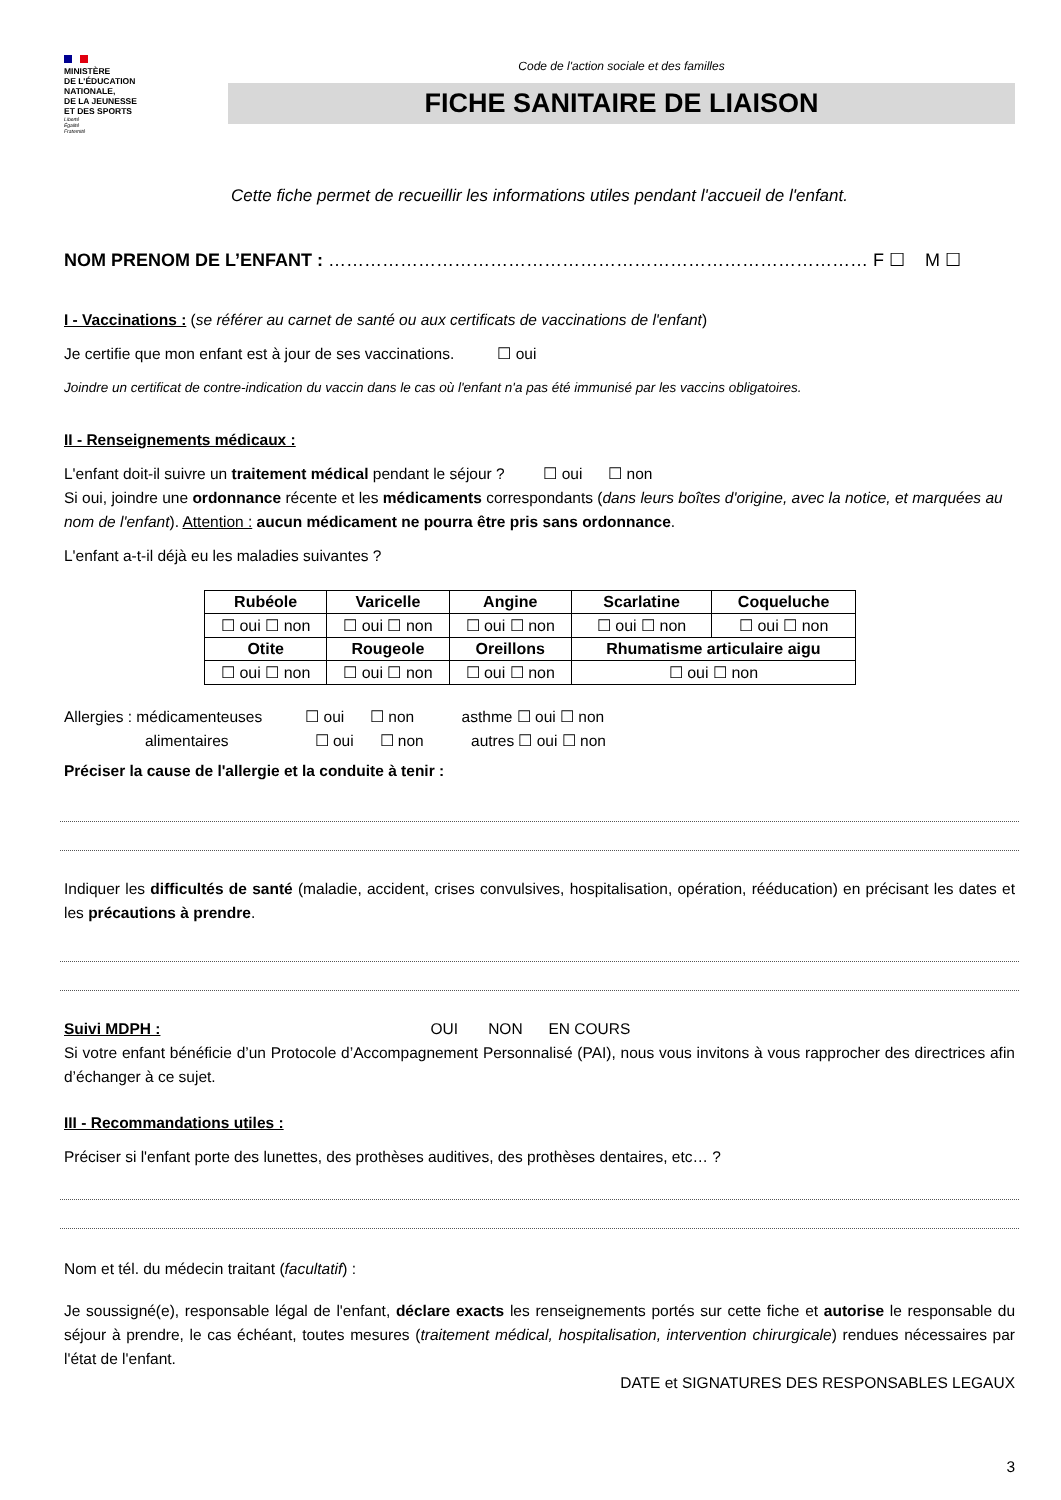MINISTÈRE
DE L'ÉDUCATION
NATIONALE,
DE LA JEUNESSE
ET DES SPORTS
Liberté
Égalité
Fraternité
Code de l'action sociale et des familles
FICHE SANITAIRE DE LIAISON
Cette fiche permet de recueillir les informations utiles pendant l'accueil de l'enfant.
NOM PRENOM DE L’ENFANT : ……………………………………………………………………………… F ☐ M ☐
I - Vaccinations : (se référer au carnet de santé ou aux certificats de vaccinations de l'enfant)
Je certifie que mon enfant est à jour de ses vaccinations. ☐ oui
Joindre un certificat de contre-indication du vaccin dans le cas où l'enfant n'a pas été immunisé par les vaccins obligatoires.
II - Renseignements médicaux :
L'enfant doit-il suivre un traitement médical pendant le séjour ? ☐ oui ☐ non
Si oui, joindre une ordonnance récente et les médicaments correspondants (dans leurs boîtes d'origine, avec la notice, et marquées au nom de l'enfant). Attention : aucun médicament ne pourra être pris sans ordonnance.
L'enfant a-t-il déjà eu les maladies suivantes ?
| Rubéole | Varicelle | Angine | Scarlatine | Coqueluche |
| --- | --- | --- | --- | --- |
| ☐ oui ☐ non | ☐ oui ☐ non | ☐ oui ☐ non | ☐ oui ☐ non | ☐ oui ☐ non |
| Otite | Rougeole | Oreillons | Rhumatisme articulaire aigu | |
| ☐ oui ☐ non | ☐ oui ☐ non | ☐ oui ☐ non | ☐ oui ☐ non | |
Allergies : médicamenteuses ☐ oui ☐ non asthme ☐ oui ☐ non
alimentaires ☐ oui ☐ non autres ☐ oui ☐ non
Préciser la cause de l'allergie et la conduite à tenir :
Indiquer les difficultés de santé (maladie, accident, crises convulsives, hospitalisation, opération, rééducation) en précisant les dates et les précautions à prendre.
Suivi MDPH : OUI NON EN COURS
Si votre enfant bénéficie d’un Protocole d’Accompagnement Personnalisé (PAI), nous vous invitons à vous rapprocher des directrices afin d’échanger à ce sujet.
III - Recommandations utiles :
Préciser si l'enfant porte des lunettes, des prothèses auditives, des prothèses dentaires, etc… ?
Nom et tél. du médecin traitant (facultatif) :
Je soussigné(e), responsable légal de l'enfant, déclare exacts les renseignements portés sur cette fiche et autorise le responsable du séjour à prendre, le cas échéant, toutes mesures (traitement médical, hospitalisation, intervention chirurgicale) rendues nécessaires par l'état de l'enfant.
DATE et SIGNATURES DES RESPONSABLES LEGAUX
3